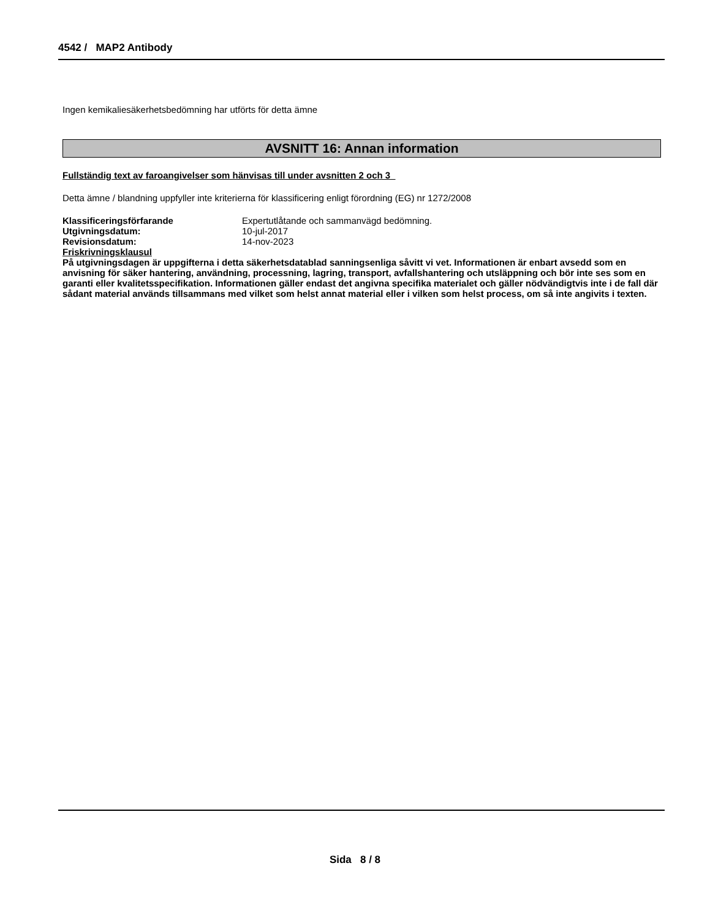4542 / MAP2 Antibody
Ingen kemikaliesäkerhetsbedömning har utförts för detta ämne
AVSNITT 16: Annan information
Fullständig text av faroangivelser som hänvisas till under avsnitten 2 och 3
Detta ämne / blandning uppfyller inte kriterierna för klassificering enligt förordning (EG) nr 1272/2008
| Klassificeringsförfarande | Expertutlåtande och sammanvägd bedömning. |
| Utgivningsdatum: | 10-jul-2017 |
| Revisionsdatum: | 14-nov-2023 |
Friskrivningsklausul
På utgivningsdagen är uppgifterna i detta säkerhetsdatablad sanningsenliga såvitt vi vet. Informationen är enbart avsedd som en anvisning för säker hantering, användning, processning, lagring, transport, avfallshantering och utsläppning och bör inte ses som en garanti eller kvalitetsspecifikation. Informationen gäller endast det angivna specifika materialet och gäller nödvändigtvis inte i de fall där sådant material används tillsammans med vilket som helst annat material eller i vilken som helst process, om så inte angivits i texten.
Sida 8 / 8